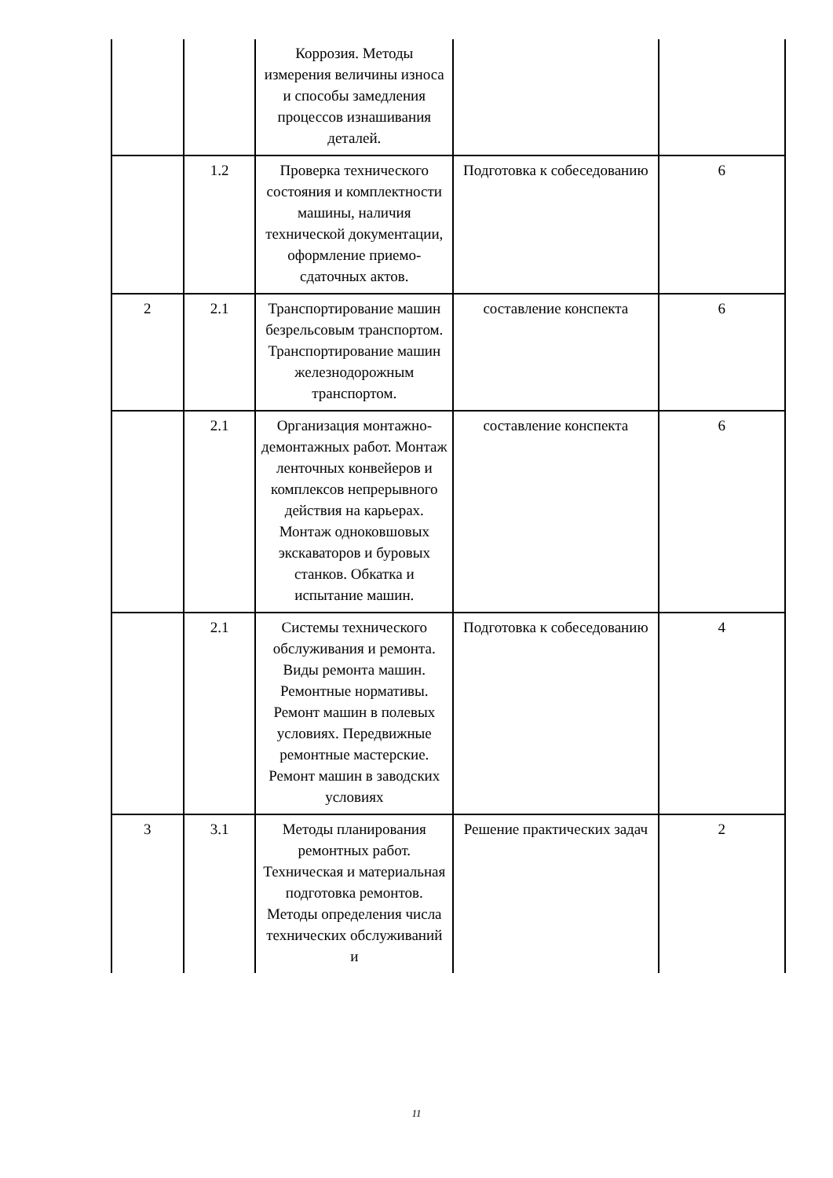| | | Коррозия. Методы измерения величины износа и способы замедления процессов изнашивания деталей. | | |
| | 1.2 | Проверка технического состояния и комплектности машины, наличия технической документации, оформление приемо-сдаточных актов. | Подготовка к собеседованию | 6 |
| 2 | 2.1 | Транспортирование машин безрельсовым транспортом. Транспортирование машин железнодорожным транспортом. | составление конспекта | 6 |
| | 2.1 | Организация монтажно-демонтажных работ. Монтаж ленточных конвейеров и комплексов непрерывного действия на карьерах. Монтаж одноковшовых экскаваторов и буровых станков. Обкатка и испытание машин. | составление конспекта | 6 |
| | 2.1 | Системы технического обслуживания и ремонта. Виды ремонта машин. Ремонтные нормативы. Ремонт машин в полевых условиях. Передвижные ремонтные мастерские. Ремонт машин в заводских условиях | Подготовка к собеседованию | 4 |
| 3 | 3.1 | Методы планирования ремонтных работ. Техническая и материальная подготовка ремонтов. Методы определения числа технических обслуживаний и | Решение практических задач | 2 |
11